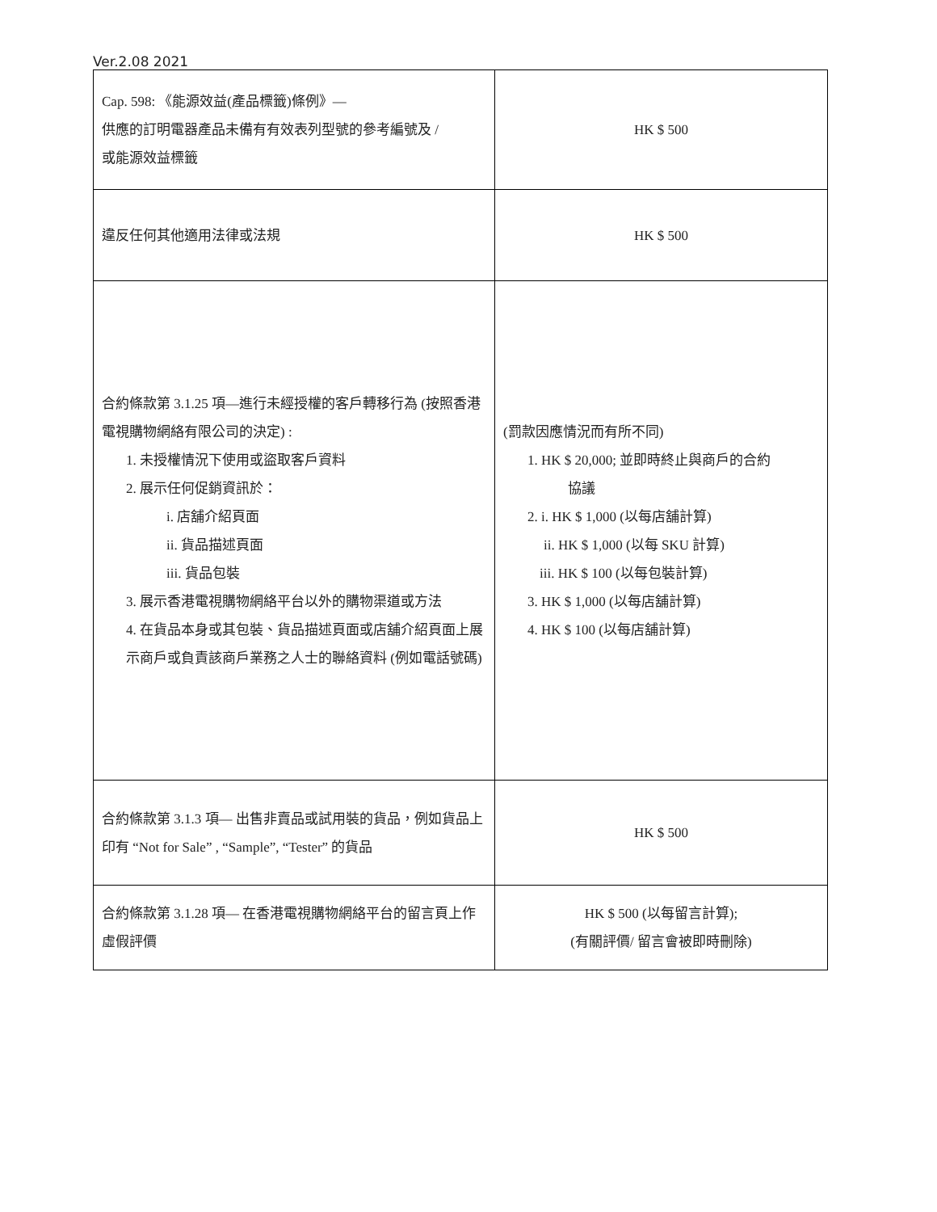Ver.2.08 2021
| Cap. 598: 《能源效益(產品標籤)條例》— 供應的訂明電器產品未備有有效表列型號的參考編號及 / 或能源效益標籤 | HK $ 500 |
| 違反任何其他適用法律或法規 | HK $ 500 |
| 合約條款第 3.1.25 項—進行未經授權的客戶轉移行為 (按照香港電視購物網絡有限公司的決定) : 1. 未授權情況下使用或盜取客戶資料 2. 展示任何促銷資訊於： i. 店舖介紹頁面 ii. 貨品描述頁面 iii. 貨品包裝 3. 展示香港電視購物網絡平台以外的購物渠道或方法 4. 在貨品本身或其包裝、貨品描述頁面或店舖介紹頁面上展示商戶或負責該商戶業務之人士的聯絡資料 (例如電話號碼) | (罰款因應情況而有所不同) 1. HK $ 20,000; 並即時終止與商戶的合約 協議 2. i. HK $ 1,000 (以每店舖計算) ii. HK $ 1,000 (以每 SKU 計算) iii. HK $ 100 (以每包裝計算) 3. HK $ 1,000 (以每店舖計算) 4. HK $ 100 (以每店舖計算) |
| 合約條款第 3.1.3 項— 出售非賣品或試用裝的貨品，例如貨品上印有 “Not for Sale” , “Sample”, “Tester” 的貨品 | HK $ 500 |
| 合約條款第 3.1.28 項— 在香港電視購物網絡平台的留言頁上作虛假評價 | HK $ 500 (以每留言計算); (有關評價/ 留言會被即時刪除) |